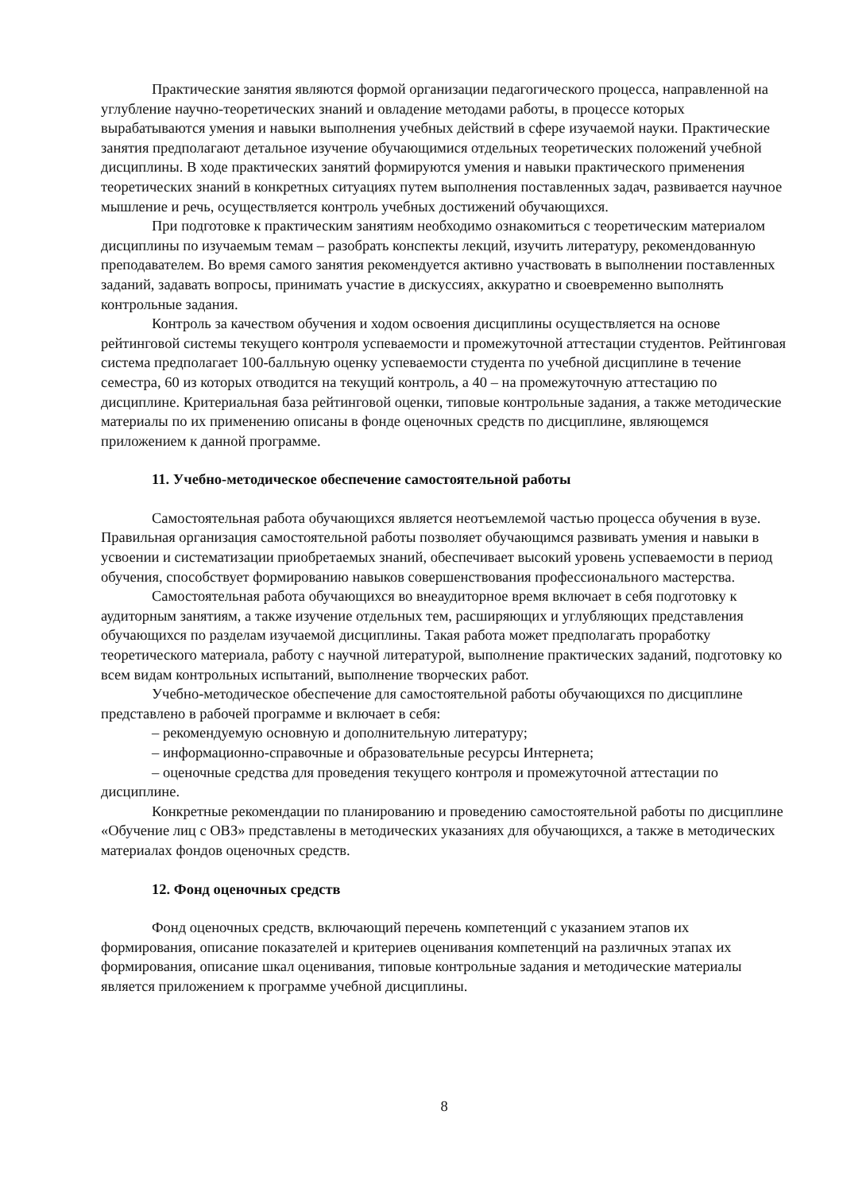Практические занятия являются формой организации педагогического процесса, направленной на углубление научно-теоретических знаний и овладение методами работы, в процессе которых вырабатываются умения и навыки выполнения учебных действий в сфере изучаемой науки. Практические занятия предполагают детальное изучение обучающимися отдельных теоретических положений учебной дисциплины. В ходе практических занятий формируются умения и навыки практического применения теоретических знаний в конкретных ситуациях путем выполнения поставленных задач, развивается научное мышление и речь, осуществляется контроль учебных достижений обучающихся.
При подготовке к практическим занятиям необходимо ознакомиться с теоретическим материалом дисциплины по изучаемым темам – разобрать конспекты лекций, изучить литературу, рекомендованную преподавателем. Во время самого занятия рекомендуется активно участвовать в выполнении поставленных заданий, задавать вопросы, принимать участие в дискуссиях, аккуратно и своевременно выполнять контрольные задания.
Контроль за качеством обучения и ходом освоения дисциплины осуществляется на основе рейтинговой системы текущего контроля успеваемости и промежуточной аттестации студентов. Рейтинговая система предполагает 100-балльную оценку успеваемости студента по учебной дисциплине в течение семестра, 60 из которых отводится на текущий контроль, а 40 – на промежуточную аттестацию по дисциплине. Критериальная база рейтинговой оценки, типовые контрольные задания, а также методические материалы по их применению описаны в фонде оценочных средств по дисциплине, являющемся приложением к данной программе.
11. Учебно-методическое обеспечение самостоятельной работы
Самостоятельная работа обучающихся является неотъемлемой частью процесса обучения в вузе. Правильная организация самостоятельной работы позволяет обучающимся развивать умения и навыки в усвоении и систематизации приобретаемых знаний, обеспечивает высокий уровень успеваемости в период обучения, способствует формированию навыков совершенствования профессионального мастерства.
Самостоятельная работа обучающихся во внеаудиторное время включает в себя подготовку к аудиторным занятиям, а также изучение отдельных тем, расширяющих и углубляющих представления обучающихся по разделам изучаемой дисциплины. Такая работа может предполагать проработку теоретического материала, работу с научной литературой, выполнение практических заданий, подготовку ко всем видам контрольных испытаний, выполнение творческих работ.
Учебно-методическое обеспечение для самостоятельной работы обучающихся по дисциплине представлено в рабочей программе и включает в себя:
– рекомендуемую основную и дополнительную литературу;
– информационно-справочные и образовательные ресурсы Интернета;
– оценочные средства для проведения текущего контроля и промежуточной аттестации по дисциплине.
Конкретные рекомендации по планированию и проведению самостоятельной работы по дисциплине «Обучение лиц с ОВЗ» представлены в методических указаниях для обучающихся, а также в методических материалах фондов оценочных средств.
12. Фонд оценочных средств
Фонд оценочных средств, включающий перечень компетенций с указанием этапов их формирования, описание показателей и критериев оценивания компетенций на различных этапах их формирования, описание шкал оценивания, типовые контрольные задания и методические материалы является приложением к программе учебной дисциплины.
8